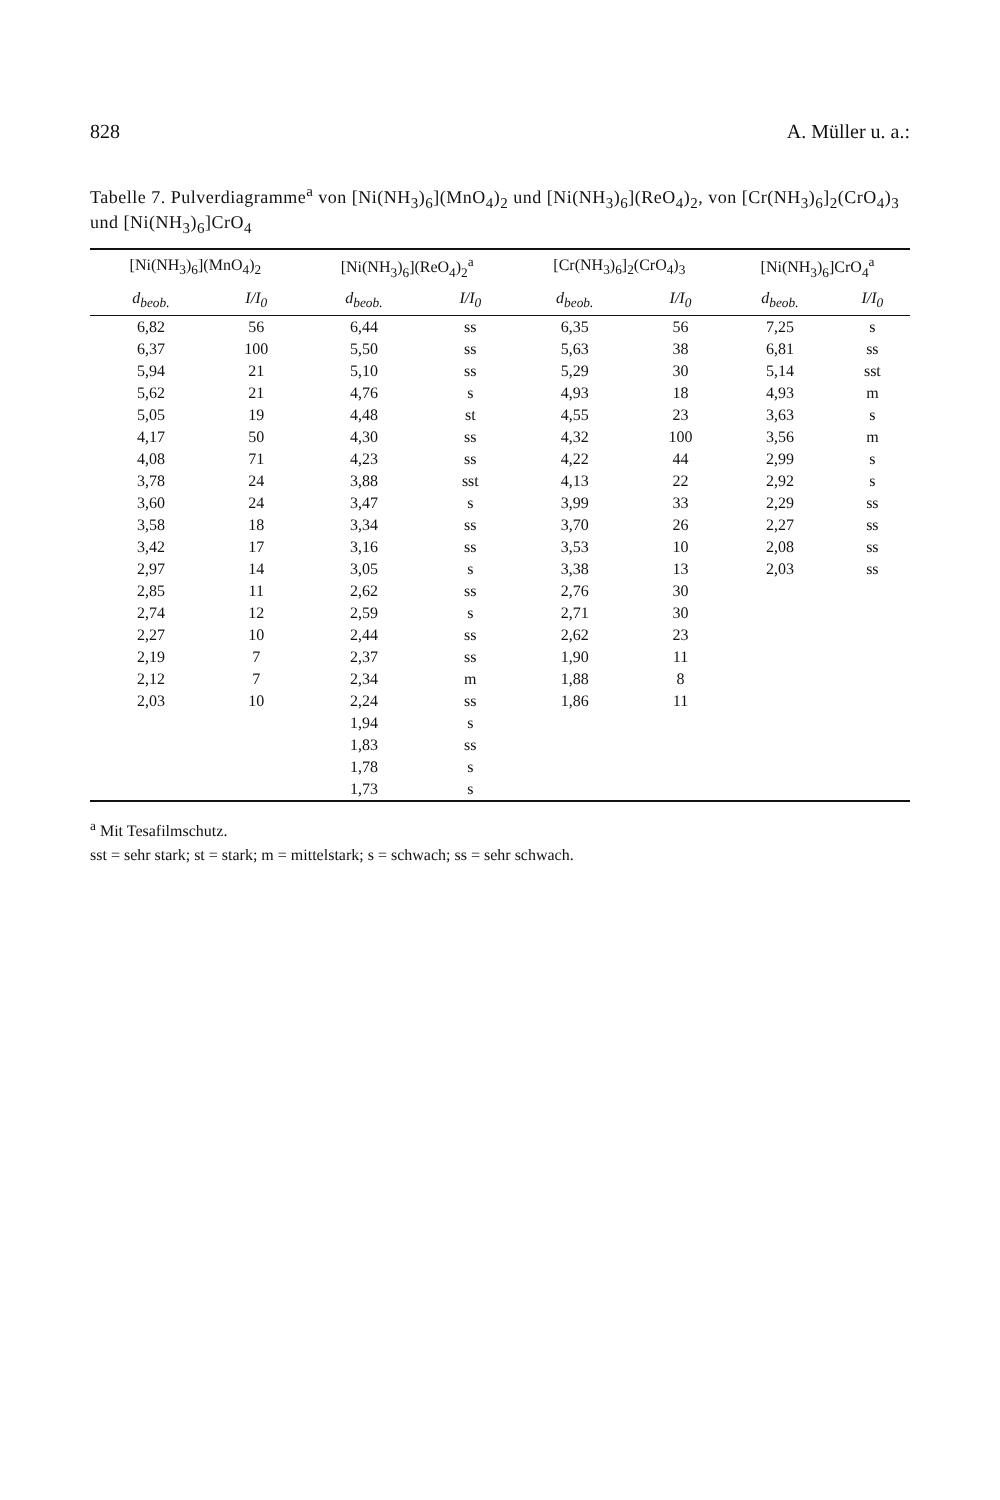828 A. Müller u. a.:
Tabelle 7. Pulverdiagramme<sup>a</sup> von [Ni(NH<sub>3</sub>)<sub>6</sub>](MnO<sub>4</sub>)<sub>2</sub> und [Ni(NH<sub>3</sub>)<sub>6</sub>](ReO<sub>4</sub>)<sub>2</sub>, von [Cr(NH<sub>3</sub>)<sub>6</sub>]<sub>2</sub>(CrO<sub>4</sub>)<sub>3</sub> und [Ni(NH<sub>3</sub>)<sub>6</sub>]CrO<sub>4</sub>
| [Ni(NH<sub>3</sub>)<sub>6</sub>](MnO<sub>4</sub>)<sub>2</sub> | | [Ni(NH<sub>3</sub>)<sub>6</sub>](ReO<sub>4</sub>)<sub>2</sub><sup>a</sup> | | [Cr(NH<sub>3</sub>)<sub>6</sub>]<sub>2</sub>(CrO<sub>4</sub>)<sub>3</sub> | | [Ni(NH<sub>3</sub>)<sub>6</sub>]CrO<sub>4</sub><sup>a</sup> | |
| --- | --- | --- | --- | --- | --- | --- | --- |
| d<sub>beob.</sub> | I/I<sub>0</sub> | d<sub>beob.</sub> | I/I<sub>0</sub> | d<sub>beob.</sub> | I/I<sub>0</sub> | d<sub>beob.</sub> | I/I<sub>0</sub> |
| 6,82 | 56 | 6,44 | ss | 6,35 | 56 | 7,25 | s |
| 6,37 | 100 | 5,50 | ss | 5,63 | 38 | 6,81 | ss |
| 5,94 | 21 | 5,10 | ss | 5,29 | 30 | 5,14 | sst |
| 5,62 | 21 | 4,76 | s | 4,93 | 18 | 4,93 | m |
| 5,05 | 19 | 4,48 | st | 4,55 | 23 | 3,63 | s |
| 4,17 | 50 | 4,30 | ss | 4,32 | 100 | 3,56 | m |
| 4,08 | 71 | 4,23 | ss | 4,22 | 44 | 2,99 | s |
| 3,78 | 24 | 3,88 | sst | 4,13 | 22 | 2,92 | s |
| 3,60 | 24 | 3,47 | s | 3,99 | 33 | 2,29 | ss |
| 3,58 | 18 | 3,34 | ss | 3,70 | 26 | 2,27 | ss |
| 3,42 | 17 | 3,16 | ss | 3,53 | 10 | 2,08 | ss |
| 2,97 | 14 | 3,05 | s | 3,38 | 13 | 2,03 | ss |
| 2,85 | 11 | 2,62 | ss | 2,76 | 30 | | |
| 2,74 | 12 | 2,59 | s | 2,71 | 30 | | |
| 2,27 | 10 | 2,44 | ss | 2,62 | 23 | | |
| 2,19 | 7 | 2,37 | ss | 1,90 | 11 | | |
| 2,12 | 7 | 2,34 | m | 1,88 | 8 | | |
| 2,03 | 10 | 2,24 | ss | 1,86 | 11 | | |
| | | 1,94 | s | | | | |
| | | 1,83 | ss | | | | |
| | | 1,78 | s | | | | |
| | | 1,73 | s | | | | |
<sup>a</sup> Mit Tesafilmschutz.
sst = sehr stark; st = stark; m = mittelstark; s = schwach; ss = sehr schwach.